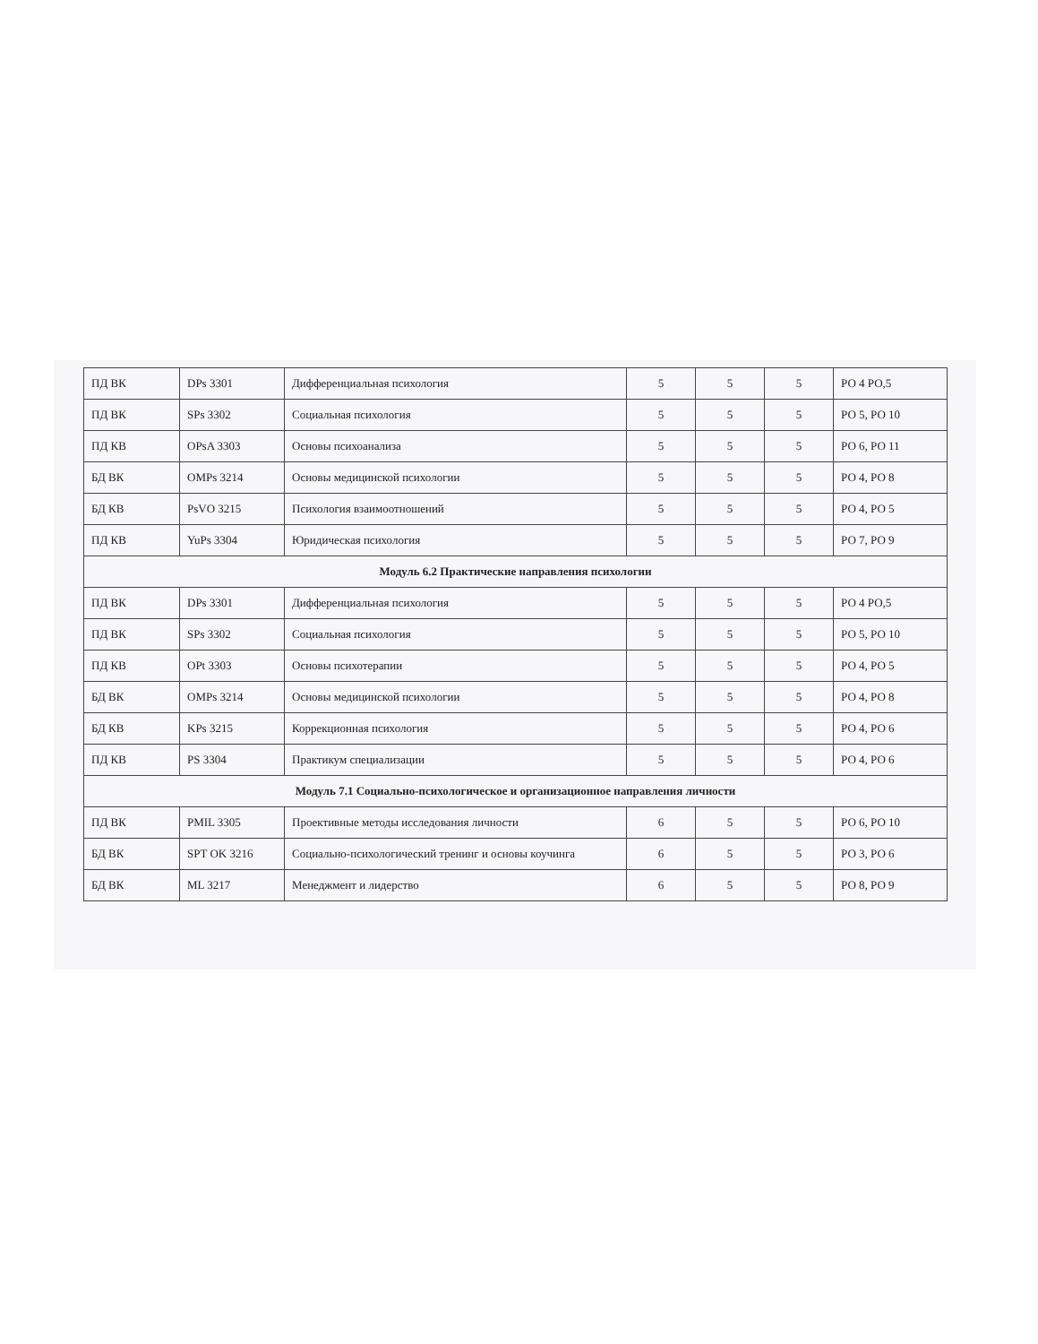| ПД ВК | DPs 3301 | Дифференциальная психология | 5 | 5 | 5 | РО 4 РО,5 |
| ПД ВК | SPs 3302 | Социальная психология | 5 | 5 | 5 | РО 5, РО 10 |
| ПД КВ | OPsA 3303 | Основы психоанализа | 5 | 5 | 5 | РО 6, РО 11 |
| БД ВК | OMPs 3214 | Основы медицинской психологии | 5 | 5 | 5 | РО 4, РО 8 |
| БД КВ | PsVO 3215 | Психология взаимоотношений | 5 | 5 | 5 | РО 4, РО 5 |
| ПД КВ | YuPs 3304 | Юридическая психология | 5 | 5 | 5 | РО 7, РО 9 |
| Модуль 6.2 Практические направления психологии | | | | | | |
| ПД ВК | DPs 3301 | Дифференциальная психология | 5 | 5 | 5 | РО 4 РО,5 |
| ПД ВК | SPs 3302 | Социальная психология | 5 | 5 | 5 | РО 5, РО 10 |
| ПД КВ | OPt 3303 | Основы психотерапии | 5 | 5 | 5 | РО 4, РО 5 |
| БД ВК | OMPs 3214 | Основы медицинской психологии | 5 | 5 | 5 | РО 4, РО 8 |
| БД КВ | KPs 3215 | Коррекционная психология | 5 | 5 | 5 | РО 4, РО 6 |
| ПД КВ | PS 3304 | Практикум специализации | 5 | 5 | 5 | РО 4, РО 6 |
| Модуль 7.1 Социально-психологическое и организационное направления личности | | | | | | |
| ПД ВК | PMIL 3305 | Проективные методы исследования личности | 6 | 5 | 5 | РО 6, РО 10 |
| БД ВК | SPT OK 3216 | Социально-психологический тренинг и основы коучинга | 6 | 5 | 5 | РО 3, РО 6 |
| БД ВК | ML 3217 | Менеджмент и лидерство | 6 | 5 | 5 | РО 8, РО 9 |